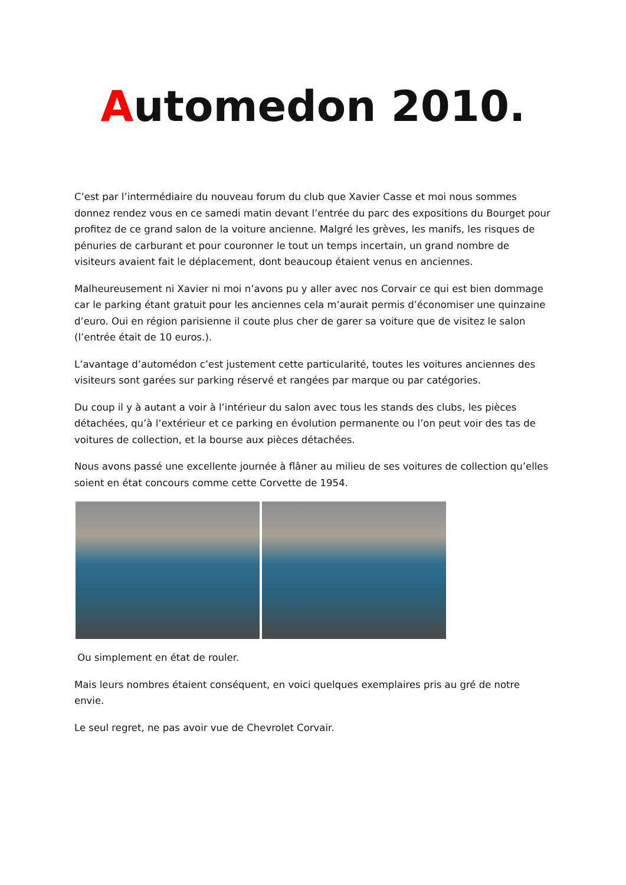Automedon 2010.
C’est par l’intermédiaire du nouveau forum du club que Xavier Casse et moi nous sommes donnez rendez vous en ce samedi matin devant l’entrée du parc des expositions du Bourget pour profitez de ce grand salon de la voiture ancienne. Malgré les grèves, les manifs, les risques de pénuries de carburant et pour couronner le tout un temps incertain, un grand nombre de visiteurs avaient fait le déplacement, dont beaucoup étaient venus en anciennes.
Malheureusement ni Xavier ni moi n’avons pu y aller avec nos Corvair ce qui est bien dommage car le parking étant gratuit pour les anciennes cela m’aurait permis d’économiser une quinzaine d’euro. Oui en région parisienne il coute plus cher de garer sa voiture que de visitez le salon (l’entrée était de 10 euros.).
L’avantage d’automédon c’est justement cette particularité, toutes les voitures anciennes des visiteurs sont garées sur parking réservé et rangées par marque ou par catégories.
Du coup il y à autant a voir à l’intérieur du salon avec tous les stands des clubs, les pièces détachées, qu’à l’extérieur et ce parking en évolution permanente ou l’on peut voir des tas de voitures de collection, et la bourse aux pièces détachées.
Nous avons passé une excellente journée à flâner au milieu de ses voitures de collection qu’elles soient en état concours comme cette Corvette de 1954.
Ou simplement en état de rouler.
Mais leurs nombres étaient conséquent, en voici quelques exemplaires pris au gré de notre envie.
Le seul regret, ne pas avoir vue de Chevrolet Corvair.